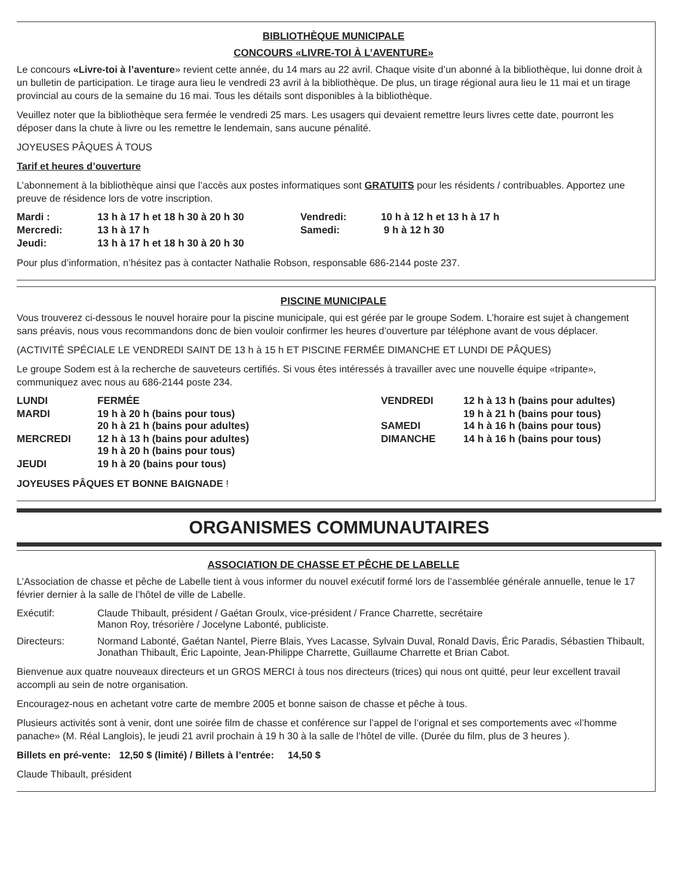BIBLIOTHÈQUE MUNICIPALE
CONCOURS «LIVRE-TOI À L’AVENTURE»
Le concours «Livre-toi à l’aventure» revient cette année, du 14 mars au 22 avril. Chaque visite d’un abonné à la bibliothèque, lui donne droit à un bulletin de participation. Le tirage aura lieu le vendredi 23 avril à la bibliothèque. De plus, un tirage régional aura lieu le 11 mai et un tirage provincial au cours de la semaine du 16 mai. Tous les détails sont disponibles à la bibliothèque.
Veuillez noter que la bibliothèque sera fermée le vendredi 25 mars. Les usagers qui devaient remettre leurs livres cette date, pourront les déposer dans la chute à livre ou les remettre le lendemain, sans aucune pénalité.
JOYEUSES PÂQUES À TOUS
Tarif et heures d’ouverture
L’abonnement à la bibliothèque ainsi que l’accès aux postes informatiques sont GRATUITS pour les résidents / contribuables. Apportez une preuve de résidence lors de votre inscription.
| Mardi : | 13 h à 17 h et 18 h 30 à 20 h 30 | Vendredi: | 10 h à 12 h et 13 h à 17 h |
| Mercredi: | 13 h à 17 h | Samedi: | 9 h à 12 h 30 |
| Jeudi: | 13 h à 17 h et 18 h 30 à 20 h 30 | | |
Pour plus d’information, n’hésitez pas à contacter Nathalie Robson, responsable 686-2144 poste 237.
PISCINE MUNICIPALE
Vous trouverez ci-dessous le nouvel horaire pour la piscine municipale, qui est gérée par le groupe Sodem. L’horaire est sujet à changement sans préavis, nous vous recommandons donc de bien vouloir confirmer les heures d’ouverture par téléphone avant de vous déplacer.
(ACTIVITÉ SPÉCIALE LE VENDREDI SAINT DE 13 h à 15 h ET PISCINE FERMÉE DIMANCHE ET LUNDI DE PÂQUES)
Le groupe Sodem est à la recherche de sauveteurs certifiés. Si vous êtes intéressés à travailler avec une nouvelle équipe «tripante», communiquez avec nous au 686-2144 poste 234.
| LUNDI | FERMÉE | VENDREDI | 12 h à 13 h (bains pour adultes) |
| MARDI | 19 h à 20 h (bains pour tous) 20 h à 21 h (bains pour adultes) | SAMEDI | 19 h à 21 h (bains pour tous) 14 h à 16 h (bains pour tous) |
| MERCREDI | 12 h à 13 h (bains pour adultes) 19 h à 20 h (bains pour tous) | DIMANCHE | 14 h à 16 h (bains pour tous) |
| JEUDI | 19 h à 20 (bains pour tous) | | |
JOYEUSES PÂQUES ET BONNE BAIGNADE !
ORGANISMES COMMUNAUTAIRES
ASSOCIATION DE CHASSE ET PÊCHE DE LABELLE
L’Association de chasse et pêche de Labelle tient à vous informer du nouvel exécutif formé lors de l’assemblée générale annuelle, tenue le 17 février dernier à la salle de l’hôtel de ville de Labelle.
| Exécutif: | Claude Thibault, président / Gaétan Groulx, vice-président / France Charrette, secrétaire Manon Roy, trésorière / Jocelyne Labonté, publiciste. |
| Directeurs: | Normand Labonté, Gaétan Nantel, Pierre Blais, Yves Lacasse, Sylvain Duval, Ronald Davis, Éric Paradis, Sébastien Thibault, Jonathan Thibault, Éric Lapointe, Jean-Philippe Charrette, Guillaume Charrette et Brian Cabot. |
Bienvenue aux quatre nouveaux directeurs et un GROS MERCI à tous nos directeurs (trices) qui nous ont quitté, peur leur excellent travail accompli au sein de notre organisation.
Encouragez-nous en achetant votre carte de membre 2005 et bonne saison de chasse et pêche à tous.
Plusieurs activités sont à venir, dont une soirée film de chasse et conférence sur l’appel de l’orignal et ses comportements avec «l’homme panache» (M. Réal Langlois), le jeudi 21 avril prochain à 19 h 30 à la salle de l’hôtel de ville. (Durée du film, plus de 3 heures ).
Billets en pré-vente: 12,50 $ (limité) / Billets à l’entrée: 14,50 $
Claude Thibault, président